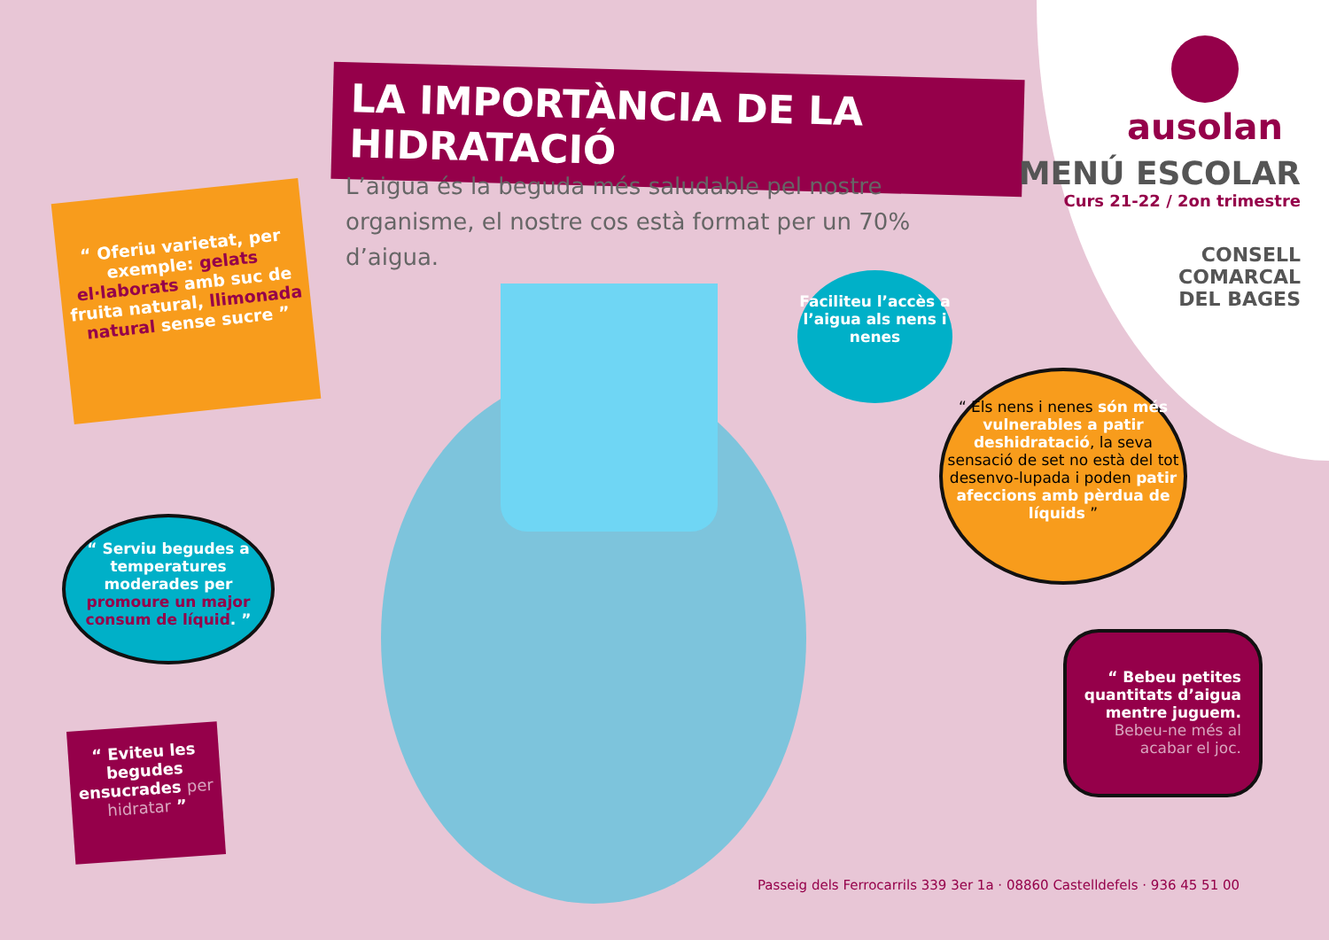LA IMPORTÀNCIA DE LA HIDRATACIÓ
L’aigua és la beguda més saludable pel nostre organisme, el nostre cos està format per un 70% d’aigua.
ausolan
MENÚ ESCOLAR
Curs 21-22 / 2on trimestre
CONSELL
COMARCAL
DEL BAGES
“ Oferiu varietat, per exemple: gelats el·laborats amb suc de fruita natural, llimonada natural sense sucre ”
Faciliteu l’accès a l’aigua als nens i nenes
“ Els nens i nenes són més vulnerables a patir deshidratació, la seva sensació de set no està del tot desenvo-lupada i poden patir afeccions amb pèrdua de líquids ”
“ Serviu begudes a temperatures moderades per promoure un major consum de líquid. ”
“ Bebeu petites quantitats d’aigua mentre juguem. Bebeu-ne més al acabar el joc.
“ Eviteu les begudes ensucrades per hidratar ”
Passeig dels Ferrocarrils 339 3er 1a · 08860 Castelldefels · 936 45 51 00